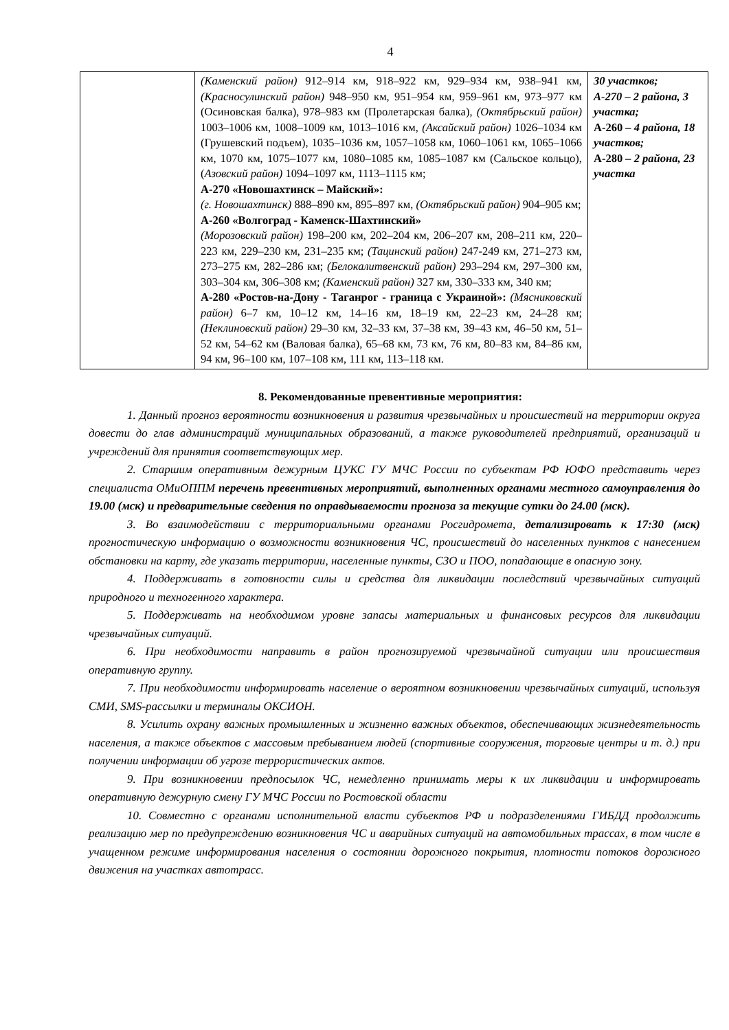4
| | (Каменский район) 912–914 км, 918–922 км, 929–934 км, 938–941 км, (Красносулинский район) 948–950 км, 951–954 км, 959–961 км, 973–977 км (Осиновская балка), 978–983 км (Пролетарская балка), (Октябрьский район) 1003–1006 км, 1008–1009 км, 1013–1016 км, (Аксайский район) 1026–1034 км (Грушевский подъем), 1035–1036 км, 1057–1058 км, 1060–1061 км, 1065–1066 км, 1070 км, 1075–1077 км, 1080–1085 км, 1085–1087 км (Сальское кольцо), ( Азовский район) 1094–1097 км, 1113–1115 км; А-270 «Новошахтинск – Майский»: (г. Новошахтинск) 888–890 км, 895–897 км, (Октябрьский район) 904–905 км; А-260 «Волгоград - Каменск-Шахтинский» (Морозовский район) 198–200 км, 202–204 км, 206–207 км, 208–211 км, 220–223 км, 229–230 км, 231–235 км; (Тацинский район) 247-249 км, 271–273 км, 273–275 км, 282–286 км; (Белокалитвенский район) 293–294 км, 297–300 км, 303–304 км, 306–308 км; (Каменский район) 327 км, 330–333 км, 340 км; А-280 «Ростов-на-Дону - Таганрог - граница с Украиной»: (Мясниковский район) 6–7 км, 10–12 км, 14–16 км, 18–19 км, 22–23 км, 24–28 км; (Неклиновский район) 29–30 км, 32–33 км, 37–38 км, 39–43 км, 46–50 км, 51–52 км, 54–62 км (Валовая балка), 65–68 км, 73 км, 76 км, 80–83 км, 84–86 км, 94 км, 96–100 км, 107–108 км, 111 км, 113–118 км. | 30 участков; А-270 – 2 района, 3 участка; А-260 – 4 района, 18 участков; А-280 – 2 района, 23 участка |
8. Рекомендованные превентивные мероприятия:
1. Данный прогноз вероятности возникновения и развития чрезвычайных и происшествий на территории округа довести до глав администраций муниципальных образований, а также руководителей предприятий, организаций и учреждений для принятия соответствующих мер.
2. Старшим оперативным дежурным ЦУКС ГУ МЧС России по субъектам РФ ЮФО представить через специалиста ОМиОППМ перечень превентивных мероприятий, выполненных органами местного самоуправления до 19.00 (мск) и предварительные сведения по оправдываемости прогноза за текущие сутки до 24.00 (мск).
3. Во взаимодействии с территориальными органами Росгидромета, детализировать к 17:30 (мск) прогностическую информацию о возможности возникновения ЧС, происшествий до населенных пунктов с нанесением обстановки на карту, где указать территории, населенные пункты, СЗО и ПОО, попадающие в опасную зону.
4. Поддерживать в готовности силы и средства для ликвидации последствий чрезвычайных ситуаций природного и техногенного характера.
5. Поддерживать на необходимом уровне запасы материальных и финансовых ресурсов для ликвидации чрезвычайных ситуаций.
6. При необходимости направить в район прогнозируемой чрезвычайной ситуации или происшествия оперативную группу.
7. При необходимости информировать население о вероятном возникновении чрезвычайных ситуаций, используя СМИ, SMS-рассылки и терминалы ОКСИОН.
8. Усилить охрану важных промышленных и жизненно важных объектов, обеспечивающих жизнедеятельность населения, а также объектов с массовым пребыванием людей (спортивные сооружения, торговые центры и т. д.) при получении информации об угрозе террористических актов.
9. При возникновении предпосылок ЧС, немедленно принимать меры к их ликвидации и информировать оперативную дежурную смену ГУ МЧС России по Ростовской области
10. Совместно с органами исполнительной власти субъектов РФ и подразделениями ГИБДД продолжить реализацию мер по предупреждению возникновения ЧС и аварийных ситуаций на автомобильных трассах, в том числе в учащенном режиме информирования населения о состоянии дорожного покрытия, плотности потоков дорожного движения на участках автотрасс.